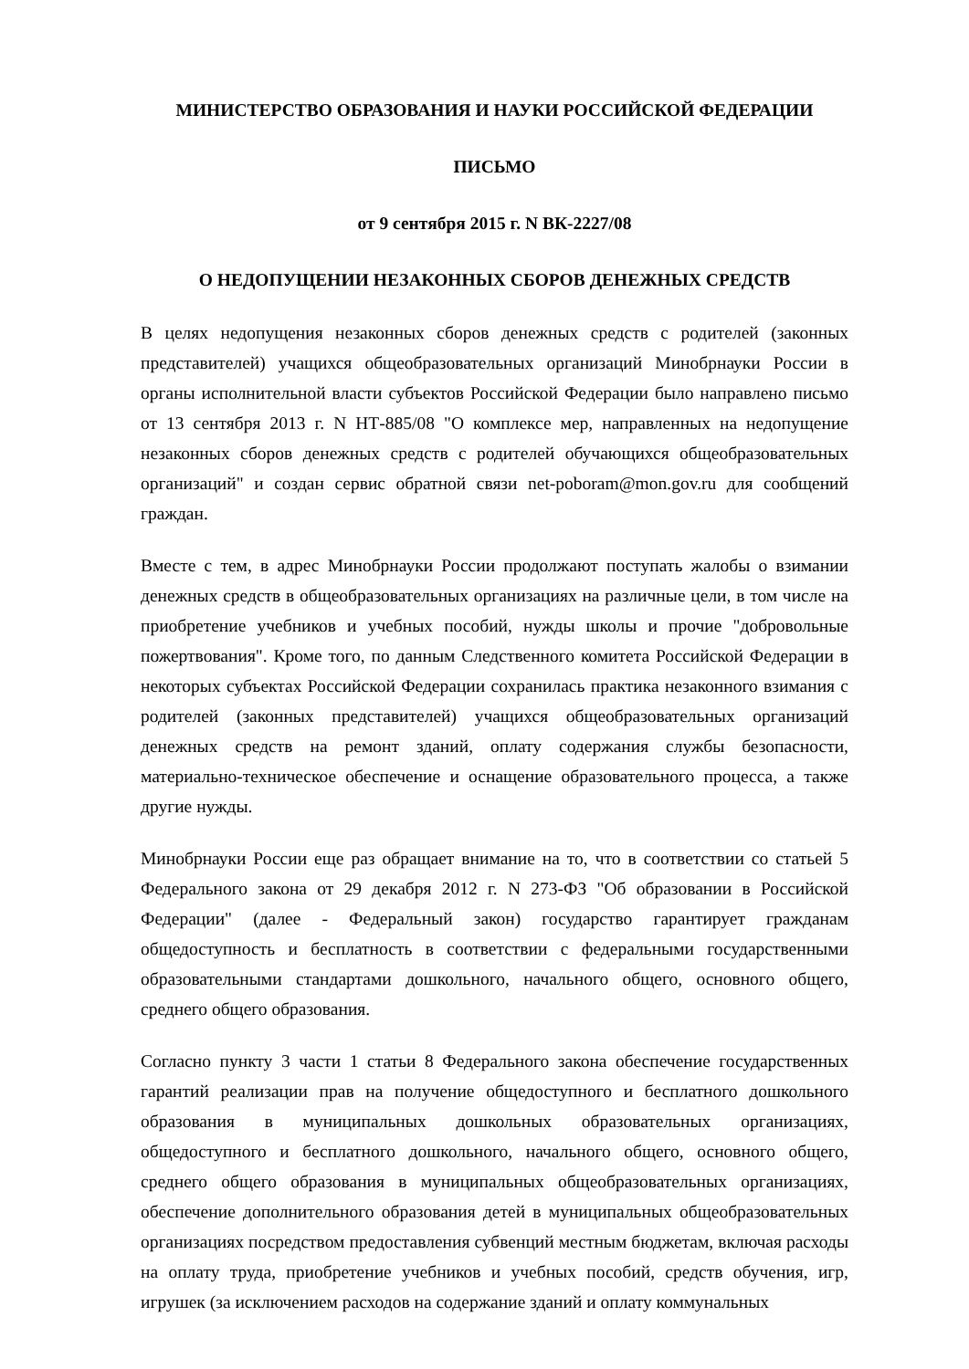МИНИСТЕРСТВО ОБРАЗОВАНИЯ И НАУКИ РОССИЙСКОЙ ФЕДЕРАЦИИ
ПИСЬМО
от 9 сентября 2015 г. N ВК-2227/08
О НЕДОПУЩЕНИИ НЕЗАКОННЫХ СБОРОВ ДЕНЕЖНЫХ СРЕДСТВ
В целях недопущения незаконных сборов денежных средств с родителей (законных представителей) учащихся общеобразовательных организаций Минобрнауки России в органы исполнительной власти субъектов Российской Федерации было направлено письмо от 13 сентября 2013 г. N НТ-885/08 "О комплексе мер, направленных на недопущение незаконных сборов денежных средств с родителей обучающихся общеобразовательных организаций" и создан сервис обратной связи net-poboram@mon.gov.ru для сообщений граждан.
Вместе с тем, в адрес Минобрнауки России продолжают поступать жалобы о взимании денежных средств в общеобразовательных организациях на различные цели, в том числе на приобретение учебников и учебных пособий, нужды школы и прочие "добровольные пожертвования". Кроме того, по данным Следственного комитета Российской Федерации в некоторых субъектах Российской Федерации сохранилась практика незаконного взимания с родителей (законных представителей) учащихся общеобразовательных организаций денежных средств на ремонт зданий, оплату содержания службы безопасности, материально-техническое обеспечение и оснащение образовательного процесса, а также другие нужды.
Минобрнауки России еще раз обращает внимание на то, что в соответствии со статьей 5 Федерального закона от 29 декабря 2012 г. N 273-ФЗ "Об образовании в Российской Федерации" (далее - Федеральный закон) государство гарантирует гражданам общедоступность и бесплатность в соответствии с федеральными государственными образовательными стандартами дошкольного, начального общего, основного общего, среднего общего образования.
Согласно пункту 3 части 1 статьи 8 Федерального закона обеспечение государственных гарантий реализации прав на получение общедоступного и бесплатного дошкольного образования в муниципальных дошкольных образовательных организациях, общедоступного и бесплатного дошкольного, начального общего, основного общего, среднего общего образования в муниципальных общеобразовательных организациях, обеспечение дополнительного образования детей в муниципальных общеобразовательных организациях посредством предоставления субвенций местным бюджетам, включая расходы на оплату труда, приобретение учебников и учебных пособий, средств обучения, игр, игрушек (за исключением расходов на содержание зданий и оплату коммунальных